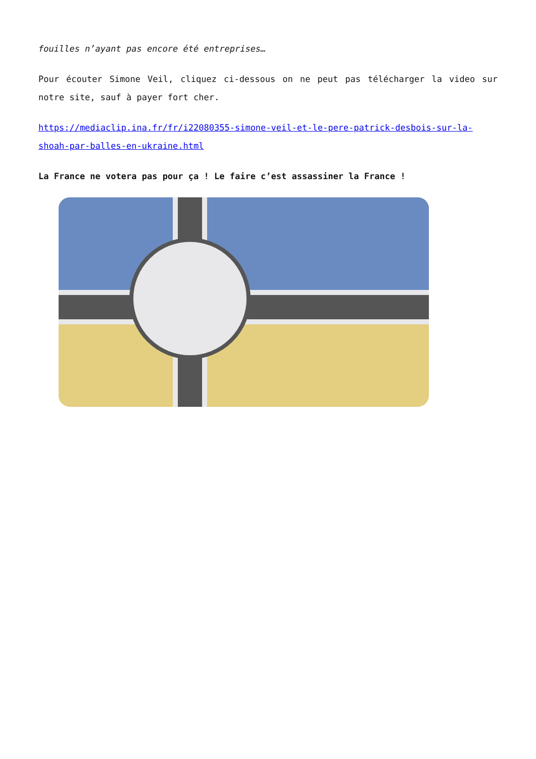fouilles n’ayant pas encore été entreprises…
Pour écouter Simone Veil, cliquez ci-dessous on ne peut pas télécharger la video sur notre site, sauf à payer fort cher.
https://mediaclip.ina.fr/fr/i22080355-simone-veil-et-le-pere-patrick-desbois-sur-la-shoah-par-balles-en-ukraine.html
La France ne votera pas pour ça ! Le faire c’est assassiner la France !